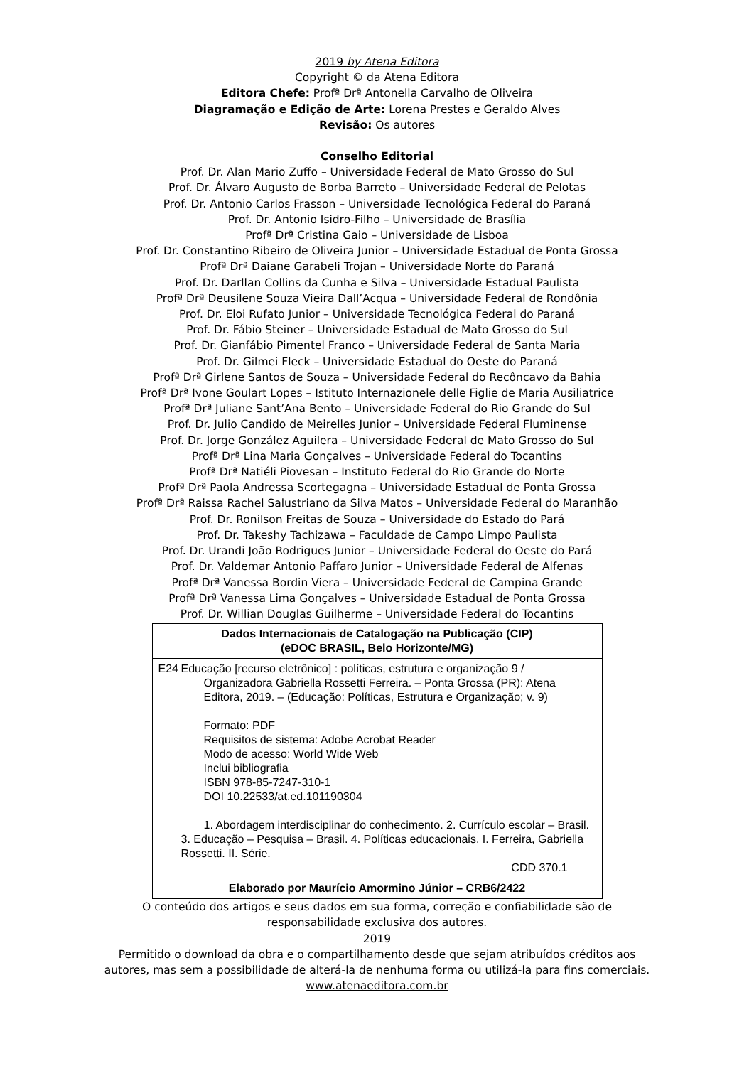2019 by Atena Editora
Copyright © da Atena Editora
Editora Chefe: Profª Drª Antonella Carvalho de Oliveira
Diagramação e Edição de Arte: Lorena Prestes e Geraldo Alves
Revisão: Os autores
Conselho Editorial
Prof. Dr. Alan Mario Zuffo – Universidade Federal de Mato Grosso do Sul
Prof. Dr. Álvaro Augusto de Borba Barreto – Universidade Federal de Pelotas
Prof. Dr. Antonio Carlos Frasson – Universidade Tecnológica Federal do Paraná
Prof. Dr. Antonio Isidro-Filho – Universidade de Brasília
Profª Drª Cristina Gaio – Universidade de Lisboa
Prof. Dr. Constantino Ribeiro de Oliveira Junior – Universidade Estadual de Ponta Grossa
Profª Drª Daiane Garabeli Trojan – Universidade Norte do Paraná
Prof. Dr. Darllan Collins da Cunha e Silva – Universidade Estadual Paulista
Profª Drª Deusilene Souza Vieira Dall’Acqua – Universidade Federal de Rondônia
Prof. Dr. Eloi Rufato Junior – Universidade Tecnológica Federal do Paraná
Prof. Dr. Fábio Steiner – Universidade Estadual de Mato Grosso do Sul
Prof. Dr. Gianfábio Pimentel Franco – Universidade Federal de Santa Maria
Prof. Dr. Gilmei Fleck – Universidade Estadual do Oeste do Paraná
Profª Drª Girlene Santos de Souza – Universidade Federal do Recôncavo da Bahia
Profª Drª Ivone Goulart Lopes – Istituto Internazionele delle Figlie de Maria Ausiliatrice
Profª Drª Juliane Sant’Ana Bento – Universidade Federal do Rio Grande do Sul
Prof. Dr. Julio Candido de Meirelles Junior – Universidade Federal Fluminense
Prof. Dr. Jorge González Aguilera – Universidade Federal de Mato Grosso do Sul
Profª Drª Lina Maria Gonçalves – Universidade Federal do Tocantins
Profª Drª Natiéli Piovesan – Instituto Federal do Rio Grande do Norte
Profª Drª Paola Andressa Scortegagna – Universidade Estadual de Ponta Grossa
Profª Drª Raissa Rachel Salustriano da Silva Matos – Universidade Federal do Maranhão
Prof. Dr. Ronilson Freitas de Souza – Universidade do Estado do Pará
Prof. Dr. Takeshy Tachizawa – Faculdade de Campo Limpo Paulista
Prof. Dr. Urandi João Rodrigues Junior – Universidade Federal do Oeste do Pará
Prof. Dr. Valdemar Antonio Paffaro Junior – Universidade Federal de Alfenas
Profª Drª Vanessa Bordin Viera – Universidade Federal de Campina Grande
Profª Drª Vanessa Lima Gonçalves – Universidade Estadual de Ponta Grossa
Prof. Dr. Willian Douglas Guilherme – Universidade Federal do Tocantins
| Dados Internacionais de Catalogação na Publicação (CIP) (eDOC BRASIL, Belo Horizonte/MG) |
| --- |
| E24 Educação [recurso eletrônico] : políticas, estrutura e organização 9 / Organizadora Gabriella Rossetti Ferreira. – Ponta Grossa (PR): Atena Editora, 2019. – (Educação: Políticas, Estrutura e Organização; v. 9) Formato: PDF Requisitos de sistema: Adobe Acrobat Reader Modo de acesso: World Wide Web Inclui bibliografia ISBN 978-85-7247-310-1 DOI 10.22533/at.ed.101190304 1. Abordagem interdisciplinar do conhecimento. 2. Currículo escolar – Brasil. 3. Educação – Pesquisa – Brasil. 4. Políticas educacionais. I. Ferreira, Gabriella Rossetti. II. Série. CDD 370.1 |
| Elaborado por Maurício Amormino Júnior – CRB6/2422 |
O conteúdo dos artigos e seus dados em sua forma, correção e confiabilidade são de
responsabilidade exclusiva dos autores.
2019
Permitido o download da obra e o compartilhamento desde que sejam atribuídos créditos aos
autores, mas sem a possibilidade de alterá-la de nenhuma forma ou utilizá-la para fins comerciais.
www.atenaeditora.com.br